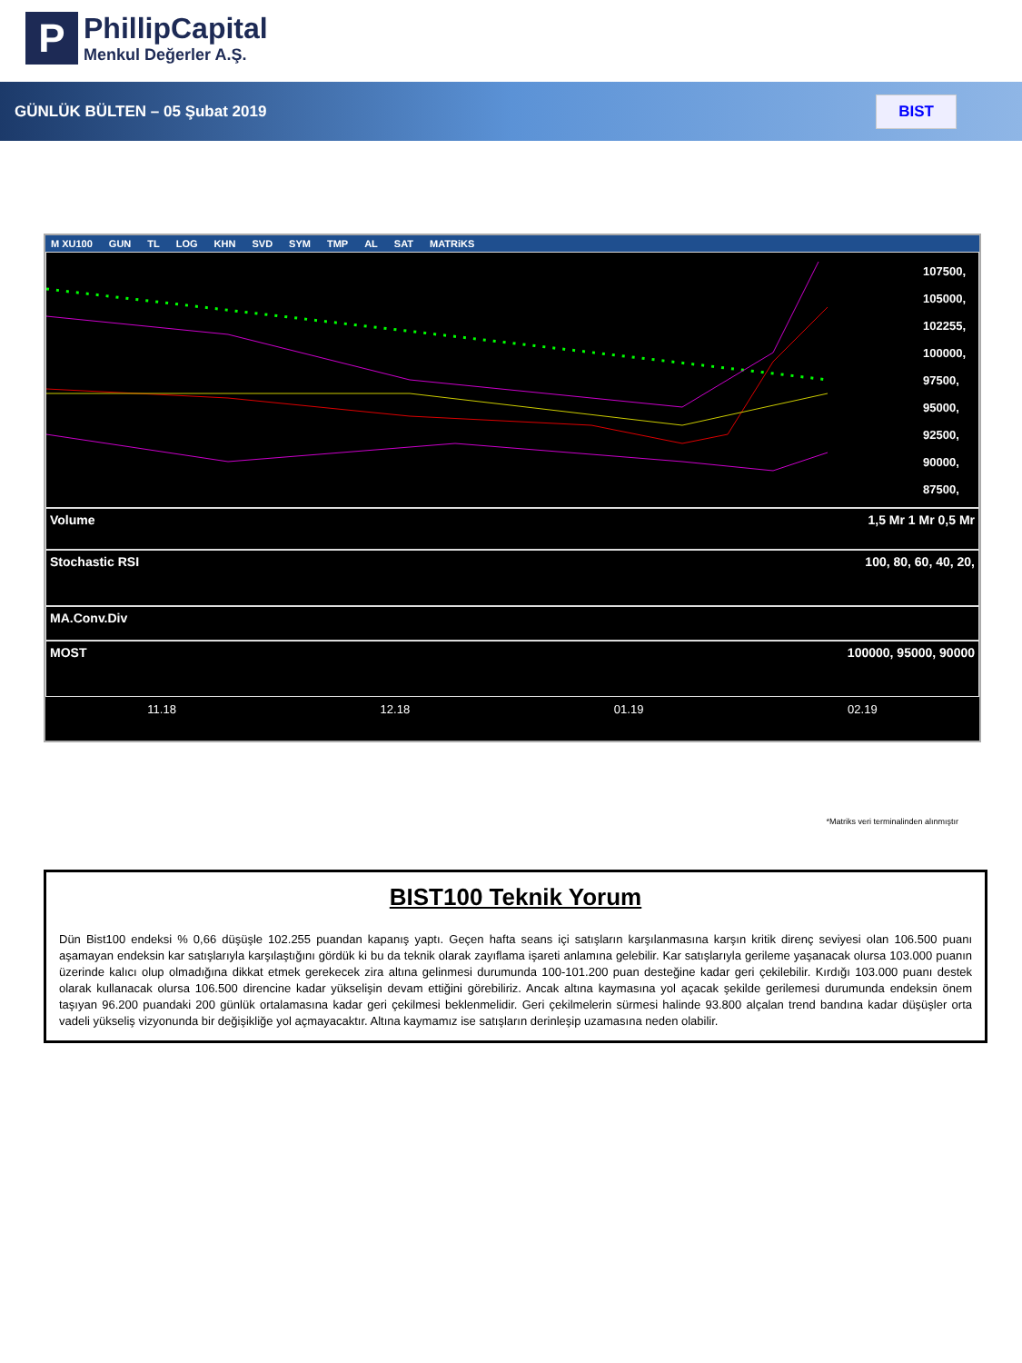P
PhillipCapital
Menkul Değerler A.Ş.
GÜNLÜK BÜLTEN – 05 Şubat 2019
BIST
M XU100 GUN TL LOG KHN SVD SYM TMP AL SAT MATRiKS
107500,
105000,
102255,
100000,
97500,
95000,
92500,
90000,
87500,
Volume 1,5 Mr 1 Mr 0,5 Mr
Stochastic RSI 100, 80, 60, 40, 20,
MA.Conv.Div
MOST 100000, 95000, 90000
11.18 12.18 01.19 02.19
*Matriks veri terminalinden alınmıştır
BIST100 Teknik Yorum
Dün Bist100 endeksi % 0,66 düşüşle 102.255 puandan kapanış yaptı. Geçen hafta seans içi satışların karşılanmasına karşın kritik direnç seviyesi olan 106.500 puanı aşamayan endeksin kar satışlarıyla karşılaştığını gördük ki bu da teknik olarak zayıflama işareti anlamına gelebilir. Kar satışlarıyla gerileme yaşanacak olursa 103.000 puanın üzerinde kalıcı olup olmadığına dikkat etmek gerekecek zira altına gelinmesi durumunda 100-101.200 puan desteğine kadar geri çekilebilir. Kırdığı 103.000 puanı destek olarak kullanacak olursa 106.500 direncine kadar yükselişin devam ettiğini görebiliriz. Ancak altına kaymasına yol açacak şekilde gerilemesi durumunda endeksin önem taşıyan 96.200 puandaki 200 günlük ortalamasına kadar geri çekilmesi beklenmelidir. Geri çekilmelerin sürmesi halinde 93.800 alçalan trend bandına kadar düşüşler orta vadeli yükseliş vizyonunda bir değişikliğe yol açmayacaktır. Altına kaymamız ise satışların derinleşip uzamasına neden olabilir.